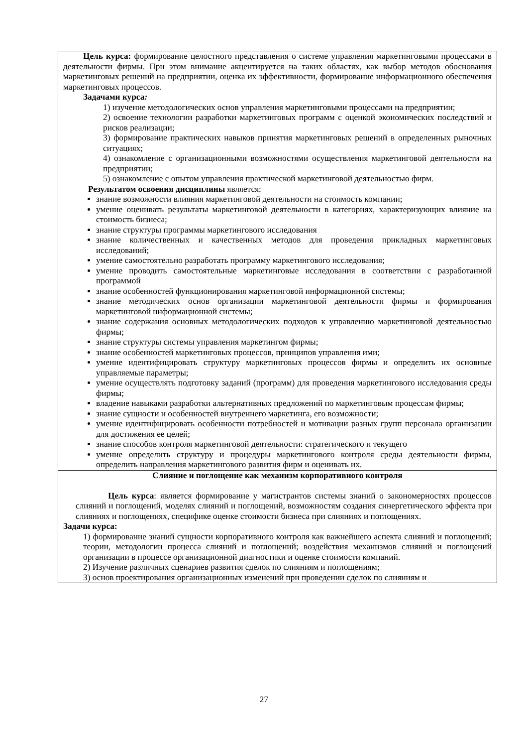| Цель курса: формирование целостного представления о системе управления маркетинговыми процессами в деятельности фирмы. При этом внимание акцентируется на таких областях, как выбор методов обоснования маркетинговых решений на предприятии, оценка их эффективности, формирование информационного обеспечения маркетинговых процессов. Задачами курса : 1) изучение методологических основ управления маркетинговыми процессами на предприятии; 2) освоение технологии разработки маркетинговых программ с оценкой экономических последствий и рисков реализации; 3) формирование практических навыков принятия маркетинговых решений в определенных рыночных ситуациях; 4) ознакомление с организационными возможностями осуществления маркетинговой деятельности на предприятии; 5) ознакомление с опытом управления практической маркетинговой деятельностью фирм. Результатом освоения дисциплины является: знание возможности влияния маркетинговой деятельности на стоимость компании; умение оценивать результаты маркетинговой деятельности в категориях, характеризующих влияние на стоимость бизнеса; знание структуры программы маркетингового исследования знание количественных и качественных методов для проведения прикладных маркетинговых исследований; умение самостоятельно разработать программу маркетингового исследования; умение проводить самостоятельные маркетинговые исследования в соответствии с разработанной программой знание особенностей функционирования маркетинговой информационной системы; знание методических основ организации маркетинговой деятельности фирмы и формирования маркетинговой информационной системы; знание содержания основных методологических подходов к управлению маркетинговой деятельностью фирмы; знание структуры системы управления маркетингом фирмы; знание особенностей маркетинговых процессов, принципов управления ими; умение идентифицировать структуру маркетинговых процессов фирмы и определить их основные управляемые параметры; умение осуществлять подготовку заданий (программ) для проведения маркетингового исследования среды фирмы; владение навыками разработки альтернативных предложений по маркетинговым процессам фирмы; знание сущности и особенностей внутреннего маркетинга, его возможности; умение идентифицировать особенности потребностей и мотивации разных групп персонала организации для достижения ее целей; знание способов контроля маркетинговой деятельности: стратегического и текущего умение определить структуру и процедуры маркетингового контроля среды деятельности фирмы, определить направления маркетингового развития фирм и оценивать их. |
| Слияние и поглощение как механизм корпоративного контроля Цель курса : является формирование у магистрантов системы знаний о закономерностях процессов слияний и поглощений, моделях слияний и поглощений, возможностям создания синергетического эффекта при слияниях и поглощениях, специфике оценке стоимости бизнеса при слияниях и поглощениях. Задачи курса: 1) формирование знаний сущности корпоративного контроля как важнейшего аспекта слияний и поглощений; теории, методологии процесса слияний и поглощений; воздействия механизмов слияний и поглощений организации в процессе организационной диагностики и оценке стоимости компаний. 2) Изучение различных сценариев развития сделок по слияниям и поглощениям; 3) основ проектирования организационных изменений при проведении сделок по слияниям и |
27